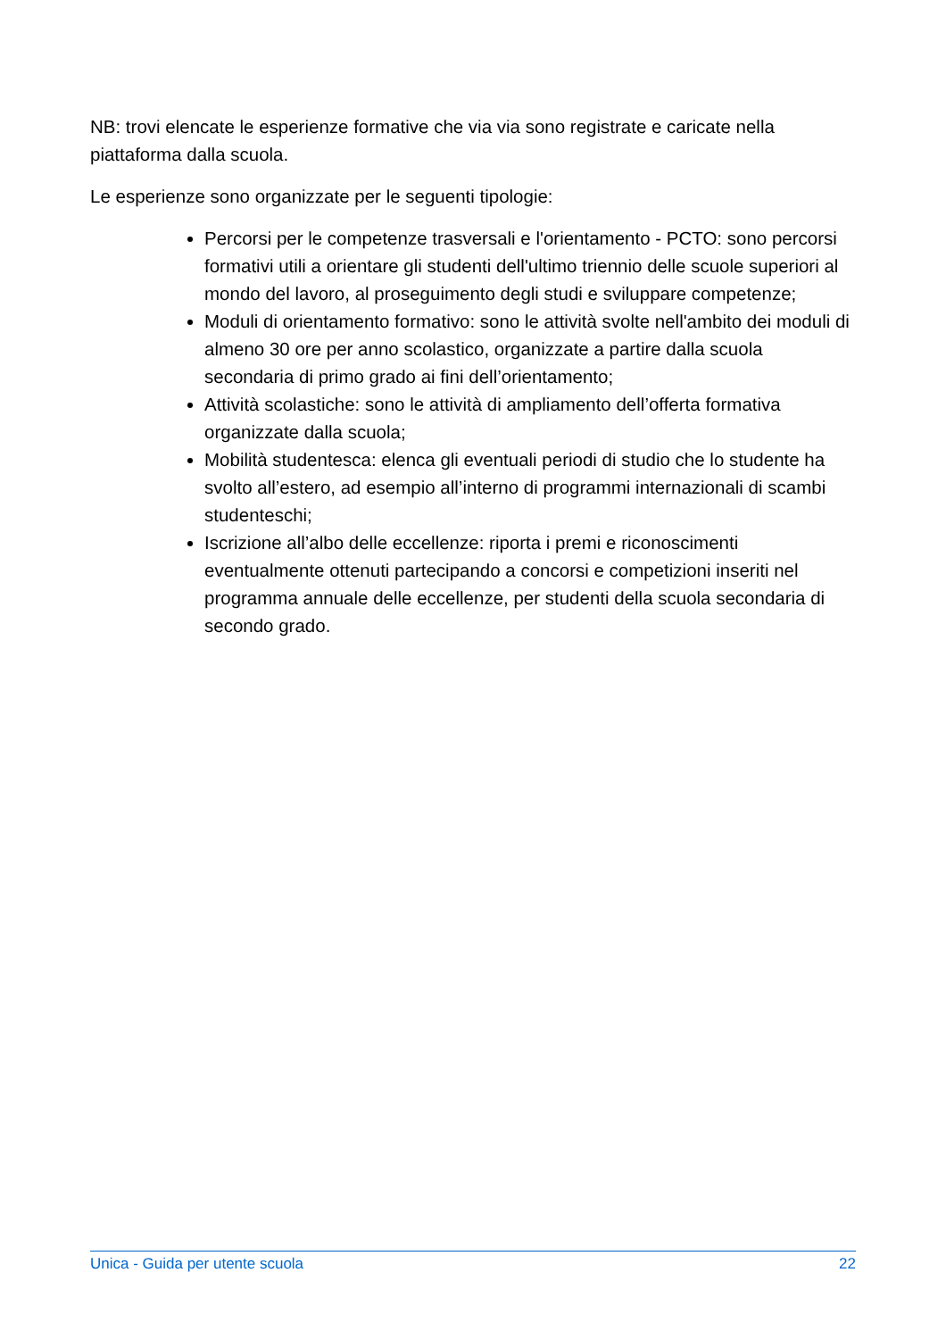NB: trovi elencate le esperienze formative che via via sono registrate e caricate nella piattaforma dalla scuola.
Le esperienze sono organizzate per le seguenti tipologie:
Percorsi per le competenze trasversali e l'orientamento - PCTO: sono percorsi formativi utili a orientare gli studenti dell'ultimo triennio delle scuole superiori al mondo del lavoro, al proseguimento degli studi e sviluppare competenze;
Moduli di orientamento formativo: sono le attività svolte nell'ambito dei moduli di almeno 30 ore per anno scolastico, organizzate a partire dalla scuola secondaria di primo grado ai fini dell’orientamento;
Attività scolastiche: sono le attività di ampliamento dell’offerta formativa organizzate dalla scuola;
Mobilità studentesca: elenca gli eventuali periodi di studio che lo studente ha svolto all’estero, ad esempio all’interno di programmi internazionali di scambi studenteschi;
Iscrizione all’albo delle eccellenze: riporta i premi e riconoscimenti eventualmente ottenuti partecipando a concorsi e competizioni inseriti nel programma annuale delle eccellenze, per studenti della scuola secondaria di secondo grado.
Unica - Guida per utente scuola 22